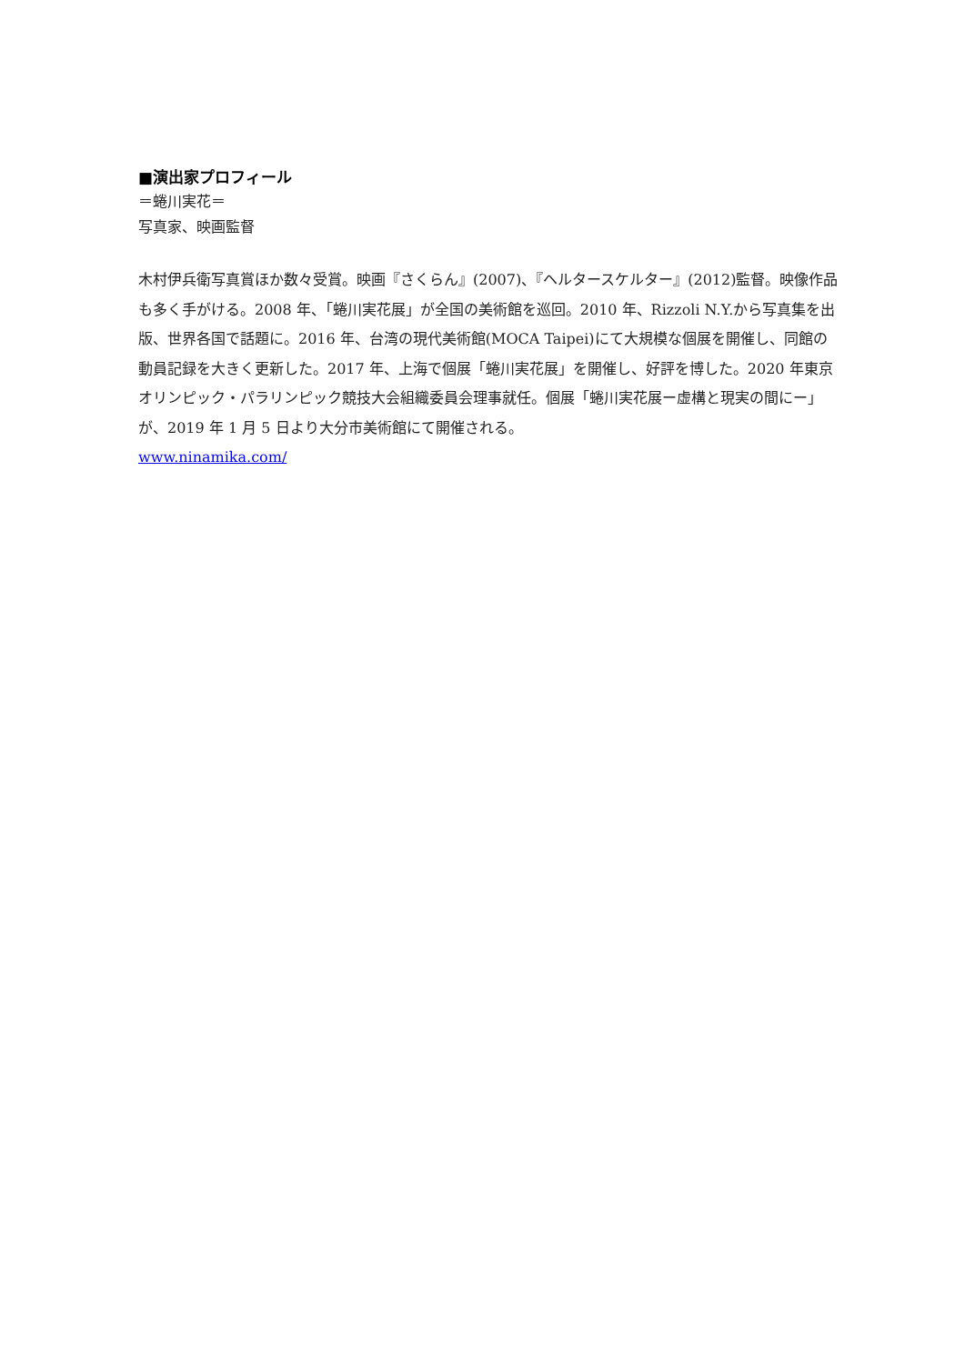■演出家プロフィール
＝蜷川実花＝
写真家、映画監督
木村伊兵衛写真賞ほか数々受賞。映画『さくらん』(2007)、『ヘルタースケルター』(2012)監督。映像作品も多く手がける。2008 年、「蜷川実花展」が全国の美術館を巡回。2010 年、Rizzoli N.Y.から写真集を出版、世界各国で話題に。2016 年、台湾の現代美術館(MOCA Taipei)にて大規模な個展を開催し、同館の動員記録を大きく更新した。2017 年、上海で個展「蜷川実花展」を開催し、好評を博した。2020 年東京オリンピック・パラリンピック競技大会組織委員会理事就任。個展「蜷川実花展ー虚構と現実の間にー」が、2019 年 1 月 5 日より大分市美術館にて開催される。
www.ninamika.com/